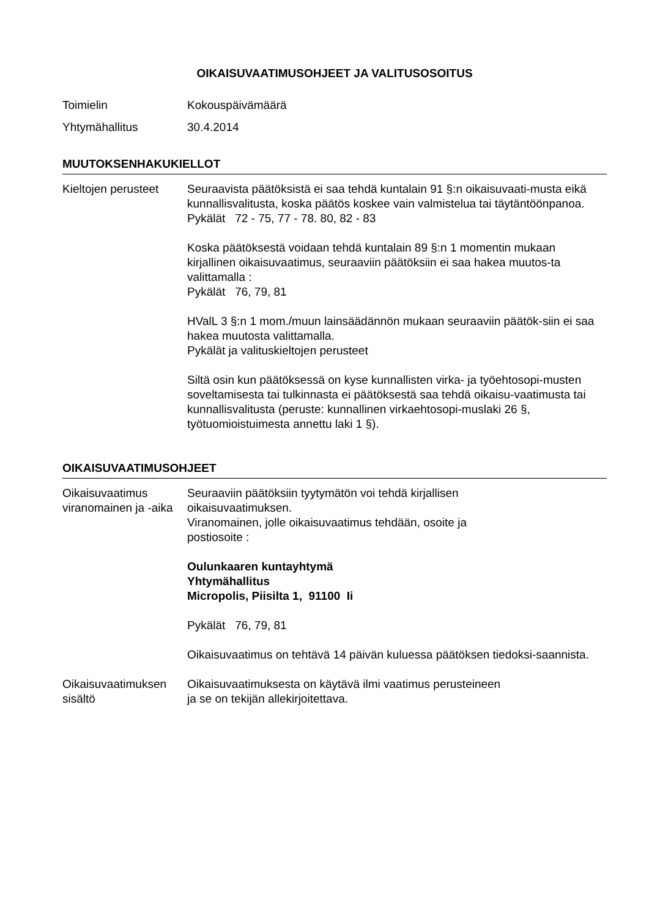OIKAISUVAATIMUSOHJEET JA VALITUSOSOITUS
Toimielin Kokouspäivämäärä
Yhtymähallitus 30.4.2014
MUUTOKSENHAKUKIELLOT
Kieltojen perusteet
Seuraavista päätöksistä ei saa tehdä kuntalain 91 §:n oikaisuvaati-musta eikä kunnallisvalitusta, koska päätös koskee vain valmistelua tai täytäntöönpanoa.
Pykälät 72 - 75, 77 - 78. 80, 82 - 83
Koska päätöksestä voidaan tehdä kuntalain 89 §:n 1 momentin mukaan kirjallinen oikaisuvaatimus, seuraaviin päätöksiin ei saa hakea muutos-ta valittamalla :
Pykälät 76, 79, 81
HValL 3 §:n 1 mom./muun lainsäädännön mukaan seuraaviin päätök-siin ei saa hakea muutosta valittamalla.
Pykälät ja valituskieltojen perusteet
Siltä osin kun päätöksessä on kyse kunnallisten virka- ja työehtosopi-musten soveltamisesta tai tulkinnasta ei päätöksestä saa tehdä oikaisu-vaatimusta tai kunnallisvalitusta (peruste: kunnallinen virkaehtosopi-muslaki 26 §, työtuomioistuimesta annettu laki 1 §).
OIKAISUVAATIMUSOHJEET
Oikaisuvaatimus viranomainen ja -aika
Seuraaviin päätöksiin tyytymätön voi tehdä kirjallisen
oikaisuvaatimuksen.
Viranomainen, jolle oikaisuvaatimus tehdään, osoite ja
postiosoite :
Oulunkaaren kuntayhtymä
Yhtymähallitus
Micropolis, Piisilta 1, 91100 Ii
Pykälät 76, 79, 81
Oikaisuvaatimus on tehtävä 14 päivän kuluessa päätöksen tiedoksi-saannista.
Oikaisuvaatimuksen sisältö
Oikaisuvaatimuksesta on käytävä ilmi vaatimus perusteineen
ja se on tekijän allekirjoitettava.